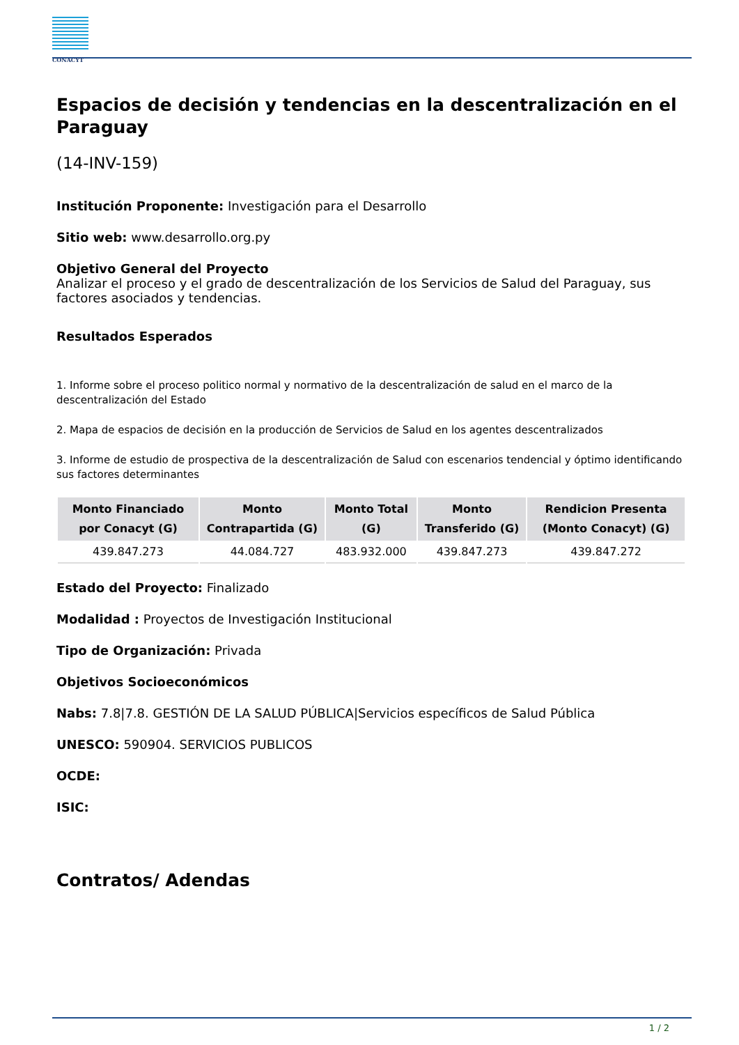CONACYT
Espacios de decisión y tendencias en la descentralización en el Paraguay
(14-INV-159)
Institución Proponente: Investigación para el Desarrollo
Sitio web: www.desarrollo.org.py
Objetivo General del Proyecto
Analizar el proceso y el grado de descentralización de los Servicios de Salud del Paraguay, sus factores asociados y tendencias.
Resultados Esperados
1. Informe sobre el proceso politico normal y normativo de la descentralización de salud en el marco de la descentralización del Estado
2. Mapa de espacios de decisión en la producción de Servicios de Salud en los agentes descentralizados
3. Informe de estudio de prospectiva de la descentralización de Salud con escenarios tendencial y óptimo identificando sus factores determinantes
| Monto Financiado por Conacyt (G) | Monto Contrapartida (G) | Monto Total (G) | Monto Transferido (G) | Rendicion Presenta (Monto Conacyt) (G) |
| --- | --- | --- | --- | --- |
| 439.847.273 | 44.084.727 | 483.932.000 | 439.847.273 | 439.847.272 |
Estado del Proyecto: Finalizado
Modalidad : Proyectos de Investigación Institucional
Tipo de Organización: Privada
Objetivos Socioeconómicos
Nabs: 7.8|7.8. GESTIÓN DE LA SALUD PÚBLICA|Servicios específicos de Salud Pública
UNESCO: 590904. SERVICIOS PUBLICOS
OCDE:
ISIC:
Contratos/ Adendas
1 / 2